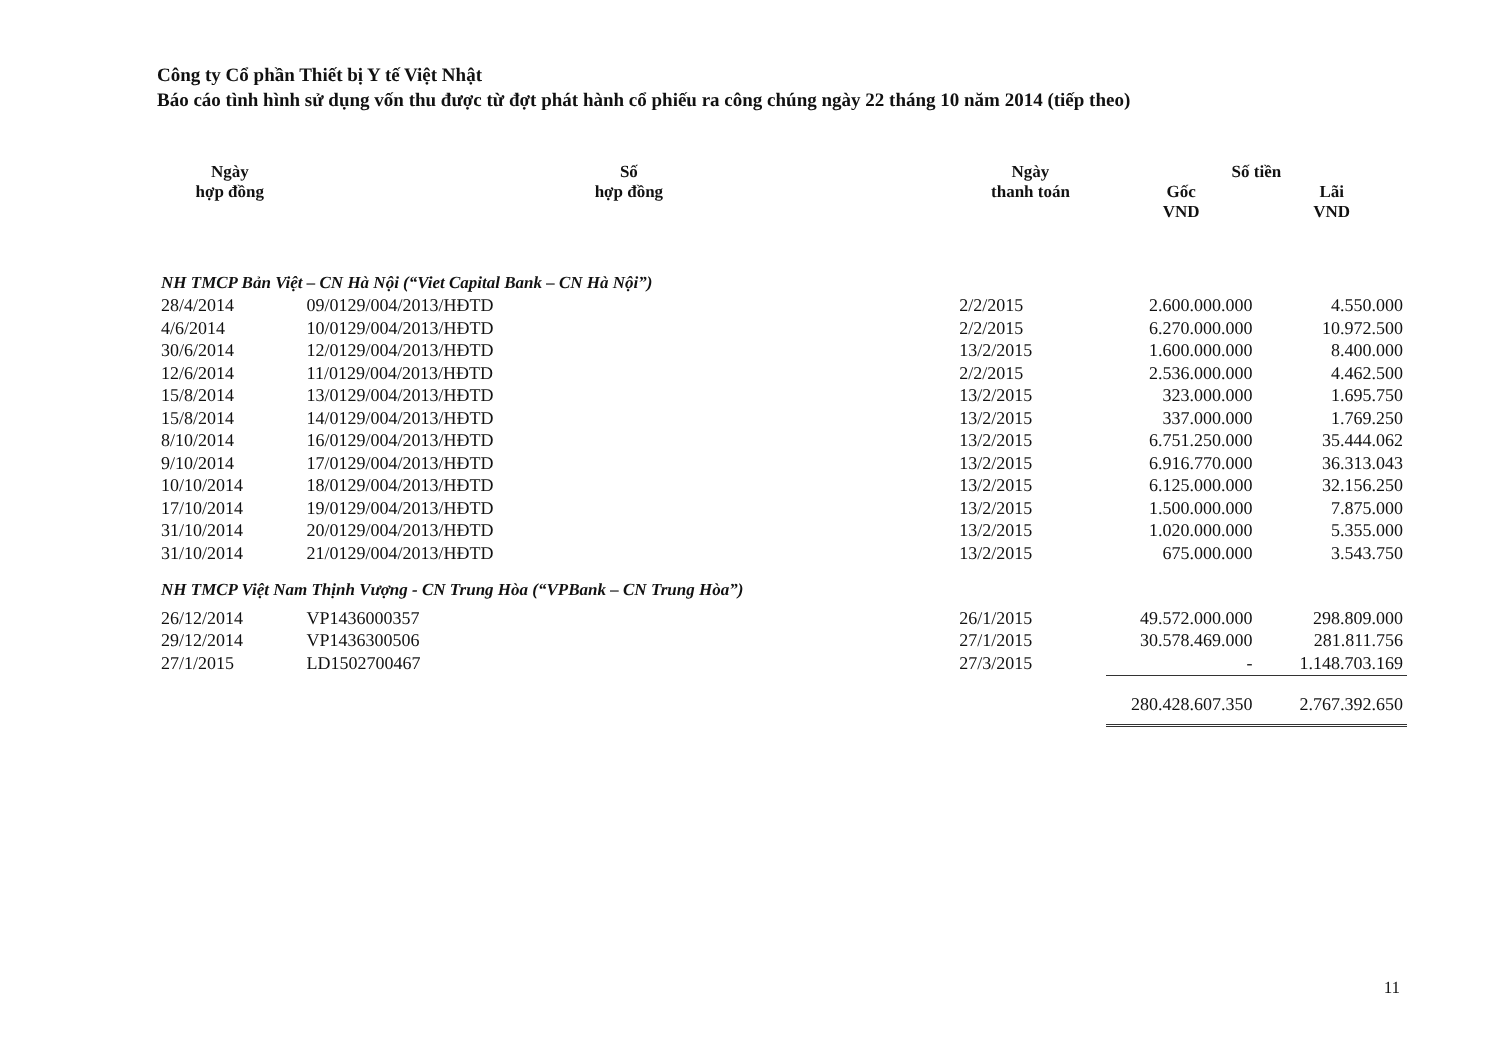Công ty Cổ phần Thiết bị Y tế Việt Nhật
Báo cáo tình hình sử dụng vốn thu được từ đợt phát hành cổ phiếu ra công chúng ngày 22 tháng 10 năm 2014 (tiếp theo)
| Ngày hợp đồng | Số hợp đồng | Ngày thanh toán | Số tiền | |
| --- | --- | --- | --- | --- |
| | | | Gốc VND | Lãi VND |
| NH TMCP Bản Việt – CN Hà Nội (“Viet Capital Bank – CN Hà Nội”) | | | | |
| 28/4/2014 | 09/0129/004/2013/HĐTD | 2/2/2015 | 2.600.000.000 | 4.550.000 |
| 4/6/2014 | 10/0129/004/2013/HĐTD | 2/2/2015 | 6.270.000.000 | 10.972.500 |
| 30/6/2014 | 12/0129/004/2013/HĐTD | 13/2/2015 | 1.600.000.000 | 8.400.000 |
| 12/6/2014 | 11/0129/004/2013/HĐTD | 2/2/2015 | 2.536.000.000 | 4.462.500 |
| 15/8/2014 | 13/0129/004/2013/HĐTD | 13/2/2015 | 323.000.000 | 1.695.750 |
| 15/8/2014 | 14/0129/004/2013/HĐTD | 13/2/2015 | 337.000.000 | 1.769.250 |
| 8/10/2014 | 16/0129/004/2013/HĐTD | 13/2/2015 | 6.751.250.000 | 35.444.062 |
| 9/10/2014 | 17/0129/004/2013/HĐTD | 13/2/2015 | 6.916.770.000 | 36.313.043 |
| 10/10/2014 | 18/0129/004/2013/HĐTD | 13/2/2015 | 6.125.000.000 | 32.156.250 |
| 17/10/2014 | 19/0129/004/2013/HĐTD | 13/2/2015 | 1.500.000.000 | 7.875.000 |
| 31/10/2014 | 20/0129/004/2013/HĐTD | 13/2/2015 | 1.020.000.000 | 5.355.000 |
| 31/10/2014 | 21/0129/004/2013/HĐTD | 13/2/2015 | 675.000.000 | 3.543.750 |
| NH TMCP Việt Nam Thịnh Vượng - CN Trung Hòa (“VPBank – CN Trung Hòa”) | | | | |
| 26/12/2014 | VP1436000357 | 26/1/2015 | 49.572.000.000 | 298.809.000 |
| 29/12/2014 | VP1436300506 | 27/1/2015 | 30.578.469.000 | 281.811.756 |
| 27/1/2015 | LD1502700467 | 27/3/2015 | - | 1.148.703.169 |
| | | | 280.428.607.350 | 2.767.392.650 |
11